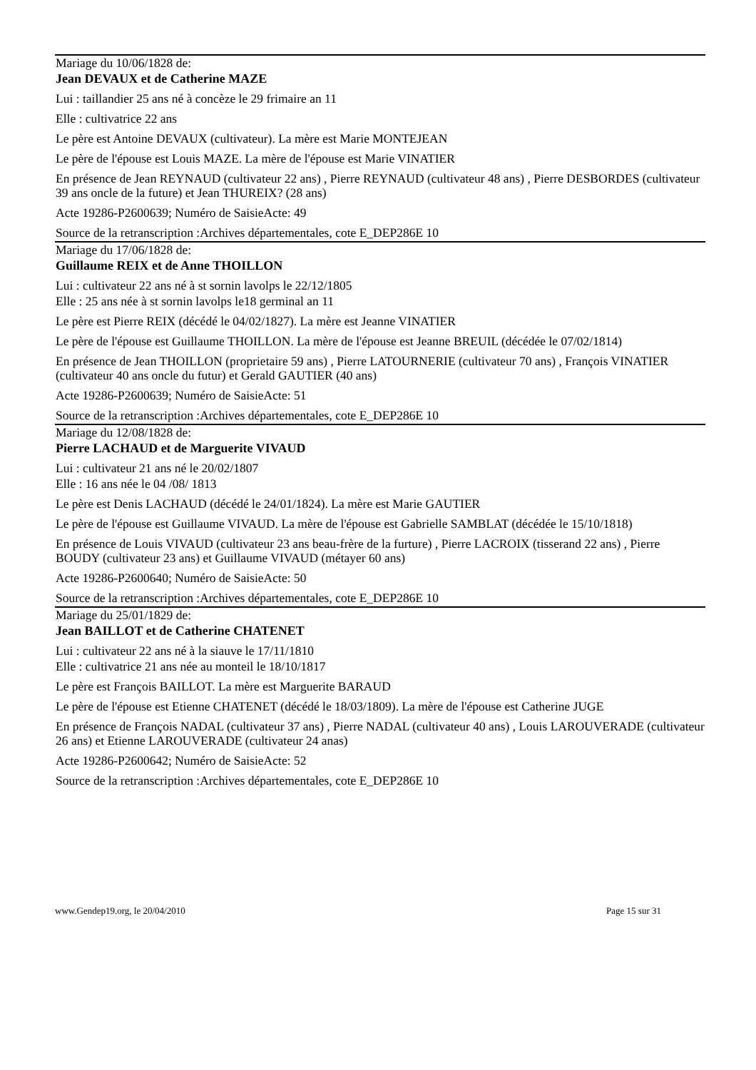Mariage du 10/06/1828 de:
Jean DEVAUX et de Catherine MAZE
Lui : taillandier 25 ans né à concèze le 29 frimaire an 11
Elle : cultivatrice 22 ans
Le père est Antoine DEVAUX (cultivateur). La mère est Marie MONTEJEAN
Le père de l'épouse est Louis MAZE. La mère de l'épouse est Marie VINATIER
En présence de Jean REYNAUD (cultivateur 22 ans) , Pierre REYNAUD (cultivateur 48 ans) , Pierre DESBORDES (cultivateur 39 ans oncle de la future) et Jean THUREIX? (28 ans)
Acte 19286-P2600639; Numéro de SaisieActe: 49
Source de la retranscription :Archives départementales, cote E_DEP286E 10
Mariage du 17/06/1828 de:
Guillaume REIX et de Anne THOILLON
Lui : cultivateur 22 ans né à st sornin lavolps le 22/12/1805
Elle : 25 ans née à st sornin lavolps le18 germinal an 11
Le père est Pierre REIX (décédé le 04/02/1827). La mère est Jeanne VINATIER
Le père de l'épouse est Guillaume THOILLON. La mère de l'épouse est Jeanne BREUIL (décédée le 07/02/1814)
En présence de Jean THOILLON (proprietaire 59 ans) , Pierre LATOURNERIE (cultivateur 70 ans) , François VINATIER (cultivateur 40 ans oncle du futur) et Gerald GAUTIER (40 ans)
Acte 19286-P2600639; Numéro de SaisieActe: 51
Source de la retranscription :Archives départementales, cote E_DEP286E 10
Mariage du 12/08/1828 de:
Pierre LACHAUD et de Marguerite VIVAUD
Lui : cultivateur 21 ans né le 20/02/1807
Elle : 16 ans née le 04 /08/ 1813
Le père est Denis LACHAUD (décédé le 24/01/1824). La mère est Marie GAUTIER
Le père de l'épouse est Guillaume VIVAUD. La mère de l'épouse est Gabrielle SAMBLAT (décédée le 15/10/1818)
En présence de Louis VIVAUD (cultivateur 23 ans beau-frère de la furture) , Pierre LACROIX (tisserand 22 ans) , Pierre BOUDY (cultivateur 23 ans) et Guillaume VIVAUD (métayer 60 ans)
Acte 19286-P2600640; Numéro de SaisieActe: 50
Source de la retranscription :Archives départementales, cote E_DEP286E 10
Mariage du 25/01/1829 de:
Jean BAILLOT et de Catherine CHATENET
Lui : cultivateur 22 ans né à la siauve le 17/11/1810
Elle : cultivatrice 21 ans née au monteil le 18/10/1817
Le père est François BAILLOT. La mère est Marguerite BARAUD
Le père de l'épouse est Etienne CHATENET (décédé le 18/03/1809). La mère de l'épouse est Catherine JUGE
En présence de François NADAL (cultivateur 37 ans) , Pierre NADAL (cultivateur 40 ans) , Louis LAROUVERADE (cultivateur 26 ans) et Etienne LAROUVERADE (cultivateur 24 anas)
Acte 19286-P2600642; Numéro de SaisieActe: 52
Source de la retranscription :Archives départementales, cote E_DEP286E 10
www.Gendep19.org, le 20/04/2010 Page 15 sur 31